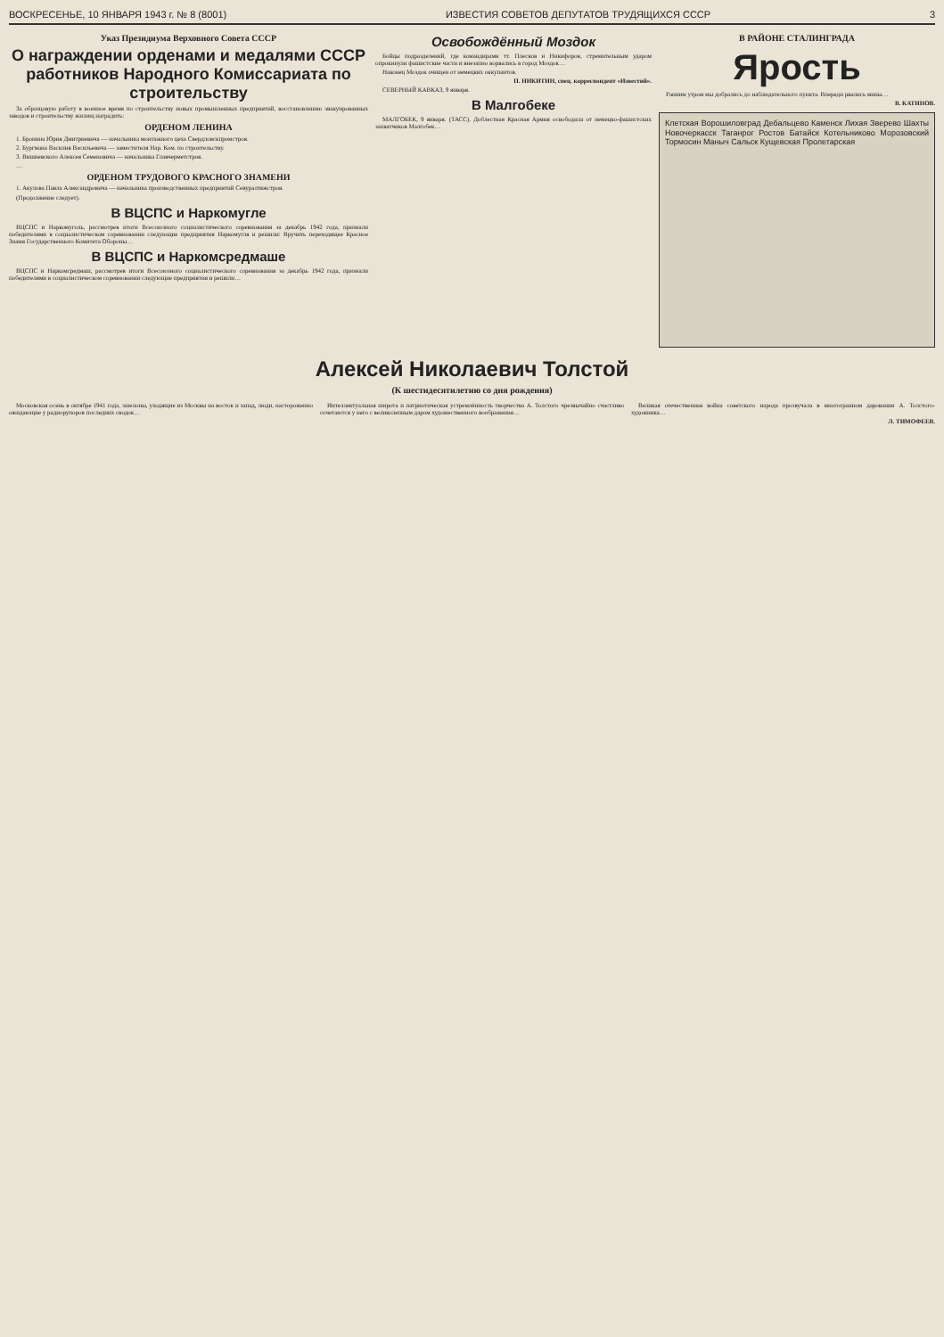ВОСКРЕСЕНЬЕ, 10 ЯНВАРЯ 1943 г. № 8 (8001) ИЗВЕСТИЯ СОВЕТОВ ДЕПУТАТОВ ТРУДЯЩИХСЯ СССР 3
Указ Президиума Верховного Совета СССР
О награждении орденами и медалями СССР работников Народного Комиссариата по строительству
За образцовую работу в военное время по строительству новых промышленных предприятий, восстановлению эвакуированных заводов и строительству жилищ наградить:
ОРДЕНОМ ЛЕНИНА
1. Бронина Юрия Дмитриевича — начальника монтажного цеха Свердловскпромстроя.
2. Бургмана Василия Васильевича — заместителя Нар. Ком. по строительству.
3. Вишневского Алексея Семеновича — начальника Главчерметстроя.
…
ОРДЕНОМ ТРУДОВОГО КРАСНОГО ЗНАМЕНИ
1. Акулова Павла Александровича — начальника производственных предприятий Севуралтяжстроя.
(Продолжение следует).
В ВЦСПС и Наркомугле
ВЦСПС и Наркомуголь, рассмотрев итоги Всесоюзного социалистического соревнования за декабрь 1942 года, признали победителями в социалистическом соревновании следующие предприятия Наркомугля и решили: Вручить переходящее Красное Знамя Государственного Комитета Обороны…
В ВЦСПС и Наркомсредмаше
ВЦСПС и Наркомсредмаш, рассмотрев итоги Всесоюзного социалистического соревнования за декабрь 1942 года, признали победителями в социалистическом соревновании следующие предприятия и решили…
Освобождённый Моздок
Бойцы подразделений, где командирами тт. Плесков и Никифоров, стремительным ударом опрокинули фашистские части и внезапно ворвались в город Моздок…
Наконец Моздок очищен от немецких оккупантов.
П. НИКИТИН, спец. корреспондент «Известий».
СЕВЕРНЫЙ КАВКАЗ, 9 января.
В Малгобеке
МАЛГОБЕК, 9 января. (ТАСС). Доблестная Красная Армия освободила от немецко-фашистских захватчиков Малгобек…
В РАЙОНЕ СТАЛИНГРАДА
Ярость
Ранним утром мы добрались до наблюдательного пункта. Впереди рвались мины…
В. КАТИНОВ.
Клетская Ворошиловград Дебальцево Каменск Лихая Зверево Шахты Новочеркасск Таганрог Ростов Батайск Котельниково Морозовский Тормосин Маныч Сальск Кущевская Пролетарская
Алексей Николаевич Толстой
(К шестидесятилетию со дня рождения)
Московская осень в октябре 1941 года, эшелоны, уходящие из Москвы на восток и запад, люди, настороженно ожидающие у радиорупоров последних сводок…
Интеллектуальная широта и патриотическая устремлённость творчества А. Толстого чрезвычайно счастливо сочетаются у него с великолепным даром художественного воображения…
Великая отечественная война советского народа прозвучала в многогранном даровании А. Толстого-художника…
Л. ТИМОФЕЕВ.